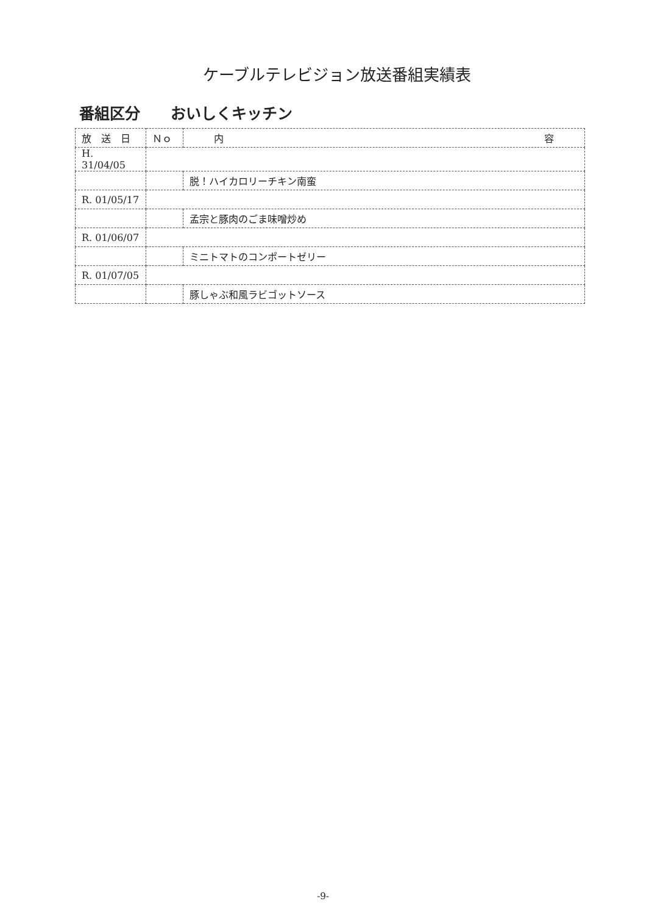ケーブルテレビジョン放送番組実績表
番組区分　　おいしくキッチン
| 放 送 日 | Ｎｏ | 内 容 |
| --- | --- | --- |
| H. 31/04/05 | | |
| | | 脱！ハイカロリーチキン南蛮 |
| R. 01/05/17 | | |
| | | 孟宗と豚肉のごま味噌炒め |
| R. 01/06/07 | | |
| | | ミニトマトのコンポートゼリー |
| R. 01/07/05 | | |
| | | 豚しゃぶ和風ラビゴットソース |
-9-